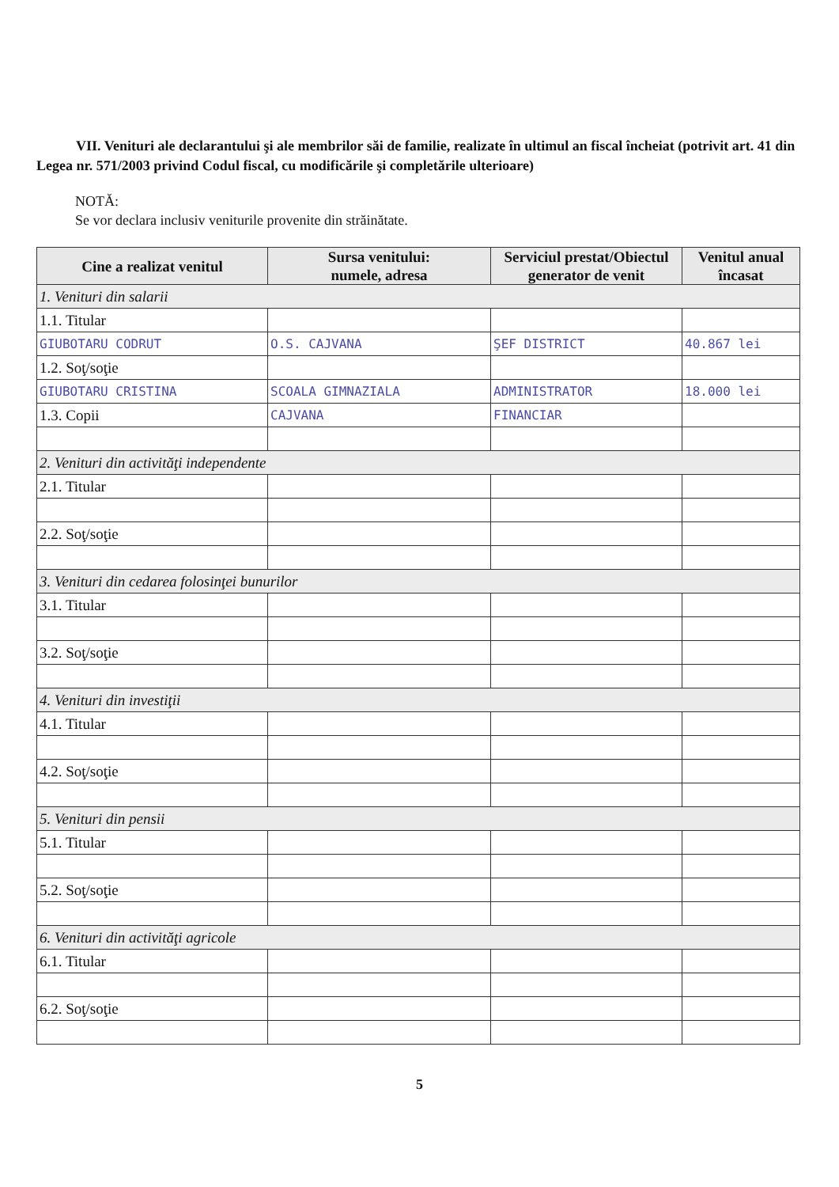VII. Venituri ale declarantului şi ale membrilor săi de familie, realizate în ultimul an fiscal încheiat (potrivit art. 41 din Legea nr. 571/2003 privind Codul fiscal, cu modificările şi completările ulterioare)
NOTĂ:
Se vor declara inclusiv veniturile provenite din străinătate.
| Cine a realizat venitul | Sursa venitului: numele, adresa | Serviciul prestat/Obiectul generator de venit | Venitul anual încasat |
| --- | --- | --- | --- |
| 1. Venituri din salarii | | | |
| 1.1. Titular | | | |
| GIUBOTARU CODRUT | O.S. CAJVANA | ŞEF DISTRICT | 40.867 lei |
| 1.2. Soţ/soţie | | | |
| GIUBOTARU CRISTINA | SCOALA GIMNAZIALA | ADMINISTRATOR | 18.000 lei |
| 1.3. Copii | CAJVANA | FINANCIAR | |
| 2. Venituri din activităţi independente | | | |
| 2.1. Titular | | | |
| 2.2. Soţ/soţie | | | |
| 3. Venituri din cedarea folosinţei bunurilor | | | |
| 3.1. Titular | | | |
| 3.2. Soţ/soţie | | | |
| 4. Venituri din investiţii | | | |
| 4.1. Titular | | | |
| 4.2. Soţ/soţie | | | |
| 5. Venituri din pensii | | | |
| 5.1. Titular | | | |
| 5.2. Soţ/soţie | | | |
| 6. Venituri din activităţi agricole | | | |
| 6.1. Titular | | | |
| 6.2. Soţ/soţie | | | |
5